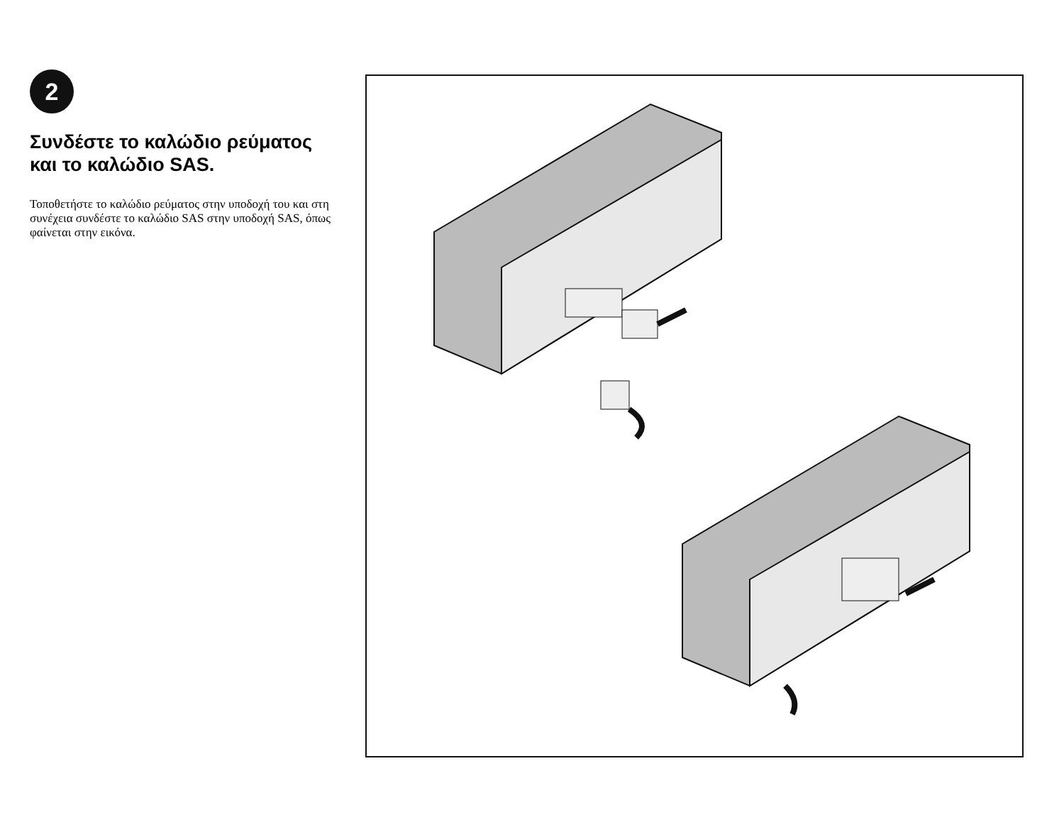2
Συνδέστε το καλώδιο ρεύματος και το καλώδιο SAS.
Τοποθετήστε το καλώδιο ρεύματος στην υποδοχή του και στη συνέχεια συνδέστε το καλώδιο SAS στην υποδοχή SAS, όπως φαίνεται στην εικόνα.